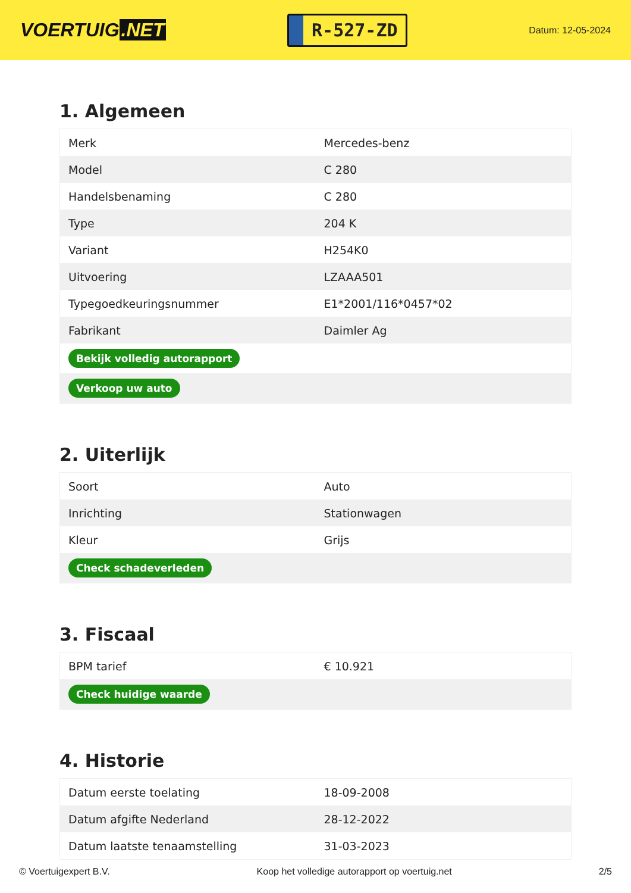VOERTUIG.NET
R-527-ZD
Datum: 12-05-2024
1. Algemeen
| Merk | Mercedes-benz |
| Model | C 280 |
| Handelsbenaming | C 280 |
| Type | 204 K |
| Variant | H254K0 |
| Uitvoering | LZAAA501 |
| Typegoedkeuringsnummer | E1*2001/116*0457*02 |
| Fabrikant | Daimler Ag |
| Bekijk volledig autorapport | |
| Verkoop uw auto | |
2. Uiterlijk
| Soort | Auto |
| Inrichting | Stationwagen |
| Kleur | Grijs |
| Check schadeverleden | |
3. Fiscaal
| BPM tarief | € 10.921 |
| Check huidige waarde | |
4. Historie
| Datum eerste toelating | 18-09-2008 |
| Datum afgifte Nederland | 28-12-2022 |
| Datum laatste tenaamstelling | 31-03-2023 |
© Voertuigexpert B.V. Koop het volledige autorapport op voertuig.net 2/5